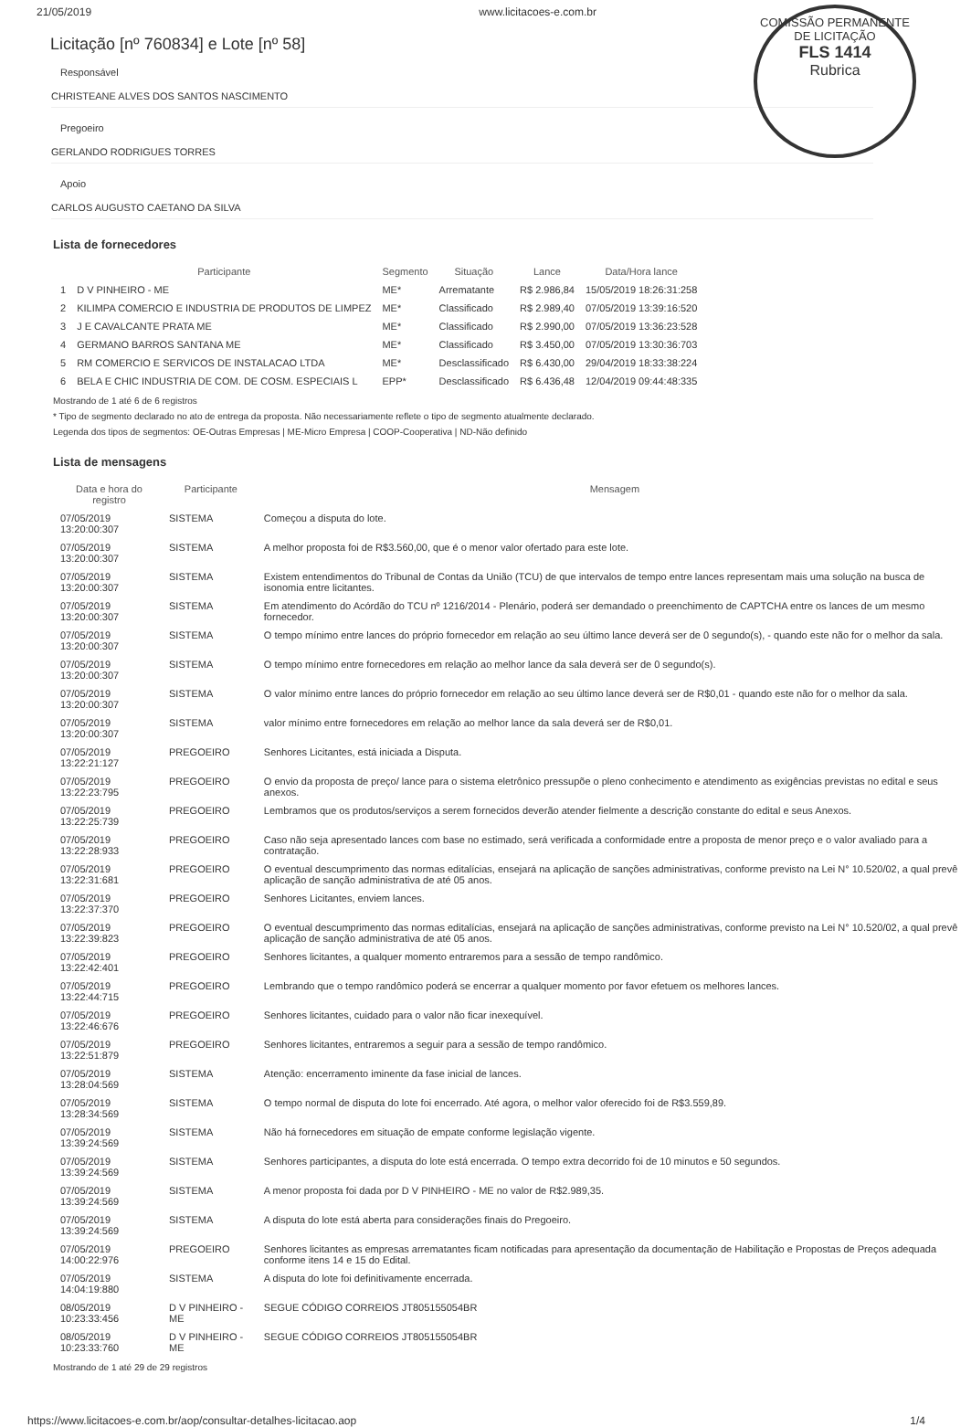COMISSÃO PERMANENTE DE LICITAÇÃO
FLS 1414
Rubrica
21/05/2019 www.licitacoes-e.com.br
Licitação [nº 760834] e Lote [nº 58]
Responsável
CHRISTEANE ALVES DOS SANTOS NASCIMENTO
Pregoeiro
GERLANDO RODRIGUES TORRES
Apoio
CARLOS AUGUSTO CAETANO DA SILVA
Lista de fornecedores
| | Participante | Segmento | Situação | Lance | Data/Hora lance |
| --- | --- | --- | --- | --- | --- |
| 1 | D V PINHEIRO - ME | ME* | Arrematante | R$ 2.986,84 | 15/05/2019 18:26:31:258 |
| 2 | KILIMPA COMERCIO E INDUSTRIA DE PRODUTOS DE LIMPEZ | ME* | Classificado | R$ 2.989,40 | 07/05/2019 13:39:16:520 |
| 3 | J E CAVALCANTE PRATA ME | ME* | Classificado | R$ 2.990,00 | 07/05/2019 13:36:23:528 |
| 4 | GERMANO BARROS SANTANA ME | ME* | Classificado | R$ 3.450,00 | 07/05/2019 13:30:36:703 |
| 5 | RM COMERCIO E SERVICOS DE INSTALACAO LTDA | ME* | Desclassificado | R$ 6.430,00 | 29/04/2019 18:33:38:224 |
| 6 | BELA E CHIC INDUSTRIA DE COM. DE COSM. ESPECIAIS L | EPP* | Desclassificado | R$ 6.436,48 | 12/04/2019 09:44:48:335 |
Mostrando de 1 até 6 de 6 registros
* Tipo de segmento declarado no ato de entrega da proposta. Não necessariamente reflete o tipo de segmento atualmente declarado.
Legenda dos tipos de segmentos: OE-Outras Empresas | ME-Micro Empresa | COOP-Cooperativa | ND-Não definido
Lista de mensagens
| Data e hora do registro | Participante | Mensagem |
| --- | --- | --- |
| 07/05/2019 13:20:00:307 | SISTEMA | Começou a disputa do lote. |
| 07/05/2019 13:20:00:307 | SISTEMA | A melhor proposta foi de R$3.560,00, que é o menor valor ofertado para este lote. |
| 07/05/2019 13:20:00:307 | SISTEMA | Existem entendimentos do Tribunal de Contas da União (TCU) de que intervalos de tempo entre lances representam mais uma solução na busca de isonomia entre licitantes. |
| 07/05/2019 13:20:00:307 | SISTEMA | Em atendimento do Acórdão do TCU nº 1216/2014 - Plenário, poderá ser demandado o preenchimento de CAPTCHA entre os lances de um mesmo fornecedor. |
| 07/05/2019 13:20:00:307 | SISTEMA | O tempo mínimo entre lances do próprio fornecedor em relação ao seu último lance deverá ser de 0 segundo(s), - quando este não for o melhor da sala. |
| 07/05/2019 13:20:00:307 | SISTEMA | O tempo mínimo entre fornecedores em relação ao melhor lance da sala deverá ser de 0 segundo(s). |
| 07/05/2019 13:20:00:307 | SISTEMA | O valor mínimo entre lances do próprio fornecedor em relação ao seu último lance deverá ser de R$0,01 - quando este não for o melhor da sala. |
| 07/05/2019 13:20:00:307 | SISTEMA | valor mínimo entre fornecedores em relação ao melhor lance da sala deverá ser de R$0,01. |
| 07/05/2019 13:22:21:127 | PREGOEIRO | Senhores Licitantes, está iniciada a Disputa. |
| 07/05/2019 13:22:23:795 | PREGOEIRO | O envio da proposta de preço/ lance para o sistema eletrônico pressupõe o pleno conhecimento e atendimento as exigências previstas no edital e seus anexos. |
| 07/05/2019 13:22:25:739 | PREGOEIRO | Lembramos que os produtos/serviços a serem fornecidos deverão atender fielmente a descrição constante do edital e seus Anexos. |
| 07/05/2019 13:22:28:933 | PREGOEIRO | Caso não seja apresentado lances com base no estimado, será verificada a conformidade entre a proposta de menor preço e o valor avaliado para a contratação. |
| 07/05/2019 13:22:31:681 | PREGOEIRO | O eventual descumprimento das normas editalícias, ensejará na aplicação de sanções administrativas, conforme previsto na Lei N° 10.520/02, a qual prevê aplicação de sanção administrativa de até 05 anos. |
| 07/05/2019 13:22:37:370 | PREGOEIRO | Senhores Licitantes, enviem lances. |
| 07/05/2019 13:22:39:823 | PREGOEIRO | O eventual descumprimento das normas editalícias, ensejará na aplicação de sanções administrativas, conforme previsto na Lei N° 10.520/02, a qual prevê aplicação de sanção administrativa de até 05 anos. |
| 07/05/2019 13:22:42:401 | PREGOEIRO | Senhores licitantes, a qualquer momento entraremos para a sessão de tempo randômico. |
| 07/05/2019 13:22:44:715 | PREGOEIRO | Lembrando que o tempo randômico poderá se encerrar a qualquer momento por favor efetuem os melhores lances. |
| 07/05/2019 13:22:46:676 | PREGOEIRO | Senhores licitantes, cuidado para o valor não ficar inexequível. |
| 07/05/2019 13:22:51:879 | PREGOEIRO | Senhores licitantes, entraremos a seguir para a sessão de tempo randômico. |
| 07/05/2019 13:28:04:569 | SISTEMA | Atenção: encerramento iminente da fase inicial de lances. |
| 07/05/2019 13:28:34:569 | SISTEMA | O tempo normal de disputa do lote foi encerrado. Até agora, o melhor valor oferecido foi de R$3.559,89. |
| 07/05/2019 13:39:24:569 | SISTEMA | Não há fornecedores em situação de empate conforme legislação vigente. |
| 07/05/2019 13:39:24:569 | SISTEMA | Senhores participantes, a disputa do lote está encerrada. O tempo extra decorrido foi de 10 minutos e 50 segundos. |
| 07/05/2019 13:39:24:569 | SISTEMA | A menor proposta foi dada por D V PINHEIRO - ME no valor de R$2.989,35. |
| 07/05/2019 13:39:24:569 | SISTEMA | A disputa do lote está aberta para considerações finais do Pregoeiro. |
| 07/05/2019 14:00:22:976 | PREGOEIRO | Senhores licitantes as empresas arrematantes ficam notificadas para apresentação da documentação de Habilitação e Propostas de Preços adequada conforme itens 14 e 15 do Edital. |
| 07/05/2019 14:04:19:880 | SISTEMA | A disputa do lote foi definitivamente encerrada. |
| 08/05/2019 10:23:33:456 | D V PINHEIRO - ME | SEGUE CÓDIGO CORREIOS JT805155054BR |
| 08/05/2019 10:23:33:760 | D V PINHEIRO - ME | SEGUE CÓDIGO CORREIOS JT805155054BR |
Mostrando de 1 até 29 de 29 registros
https://www.licitacoes-e.com.br/aop/consultar-detalhes-licitacao.aop 1/4